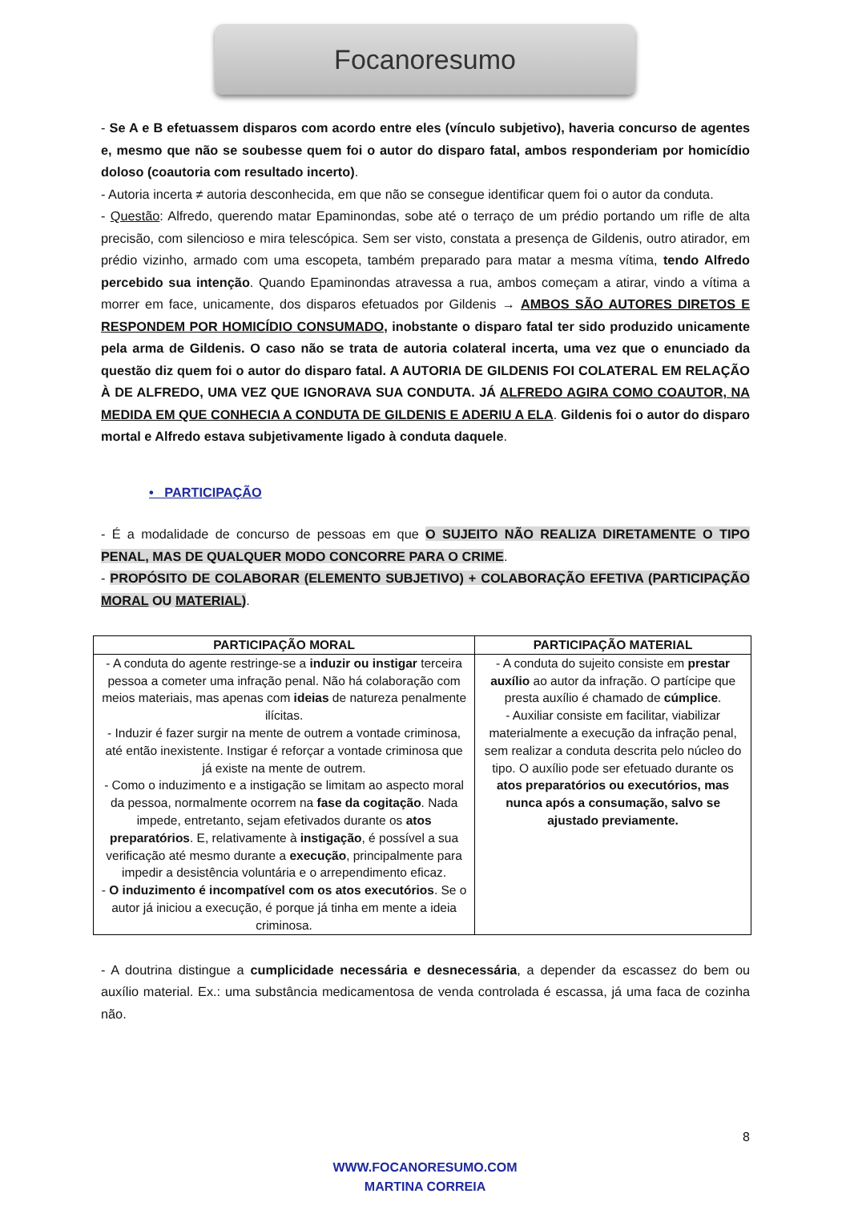Focanoresumo
- Se A e B efetuassem disparos com acordo entre eles (vínculo subjetivo), haveria concurso de agentes e, mesmo que não se soubesse quem foi o autor do disparo fatal, ambos responderiam por homicídio doloso (coautoria com resultado incerto).
- Autoria incerta ≠ autoria desconhecida, em que não se consegue identificar quem foi o autor da conduta.
- Questão: Alfredo, querendo matar Epaminondas, sobe até o terraço de um prédio portando um rifle de alta precisão, com silencioso e mira telescópica. Sem ser visto, constata a presença de Gildenis, outro atirador, em prédio vizinho, armado com uma escopeta, também preparado para matar a mesma vítima, tendo Alfredo percebido sua intenção. Quando Epaminondas atravessa a rua, ambos começam a atirar, vindo a vítima a morrer em face, unicamente, dos disparos efetuados por Gildenis → AMBOS SÃO AUTORES DIRETOS E RESPONDEM POR HOMICÍDIO CONSUMADO, inobstante o disparo fatal ter sido produzido unicamente pela arma de Gildenis. O caso não se trata de autoria colateral incerta, uma vez que o enunciado da questão diz quem foi o autor do disparo fatal. A AUTORIA DE GILDENIS FOI COLATERAL EM RELAÇÃO À DE ALFREDO, UMA VEZ QUE IGNORAVA SUA CONDUTA. JÁ ALFREDO AGIRA COMO COAUTOR, NA MEDIDA EM QUE CONHECIA A CONDUTA DE GILDENIS E ADERIU A ELA. Gildenis foi o autor do disparo mortal e Alfredo estava subjetivamente ligado à conduta daquele.
• PARTICIPAÇÃO
- É a modalidade de concurso de pessoas em que O SUJEITO NÃO REALIZA DIRETAMENTE O TIPO PENAL, MAS DE QUALQUER MODO CONCORRE PARA O CRIME.
- PROPÓSITO DE COLABORAR (ELEMENTO SUBJETIVO) + COLABORAÇÃO EFETIVA (PARTICIPAÇÃO MORAL OU MATERIAL).
| PARTICIPAÇÃO MORAL | PARTICIPAÇÃO MATERIAL |
| --- | --- |
| - A conduta do agente restringe-se a induzir ou instigar terceira pessoa a cometer uma infração penal. Não há colaboração com meios materiais, mas apenas com ideias de natureza penalmente ilícitas. - Induzir é fazer surgir na mente de outrem a vontade criminosa, até então inexistente. Instigar é reforçar a vontade criminosa que já existe na mente de outrem. - Como o induzimento e a instigação se limitam ao aspecto moral da pessoa, normalmente ocorrem na fase da cogitação . Nada impede, entretanto, sejam efetivados durante os atos preparatórios . E, relativamente à instigação , é possível a sua verificação até mesmo durante a execução , principalmente para impedir a desistência voluntária e o arrependimento eficaz. - O induzimento é incompatível com os atos executórios . Se o autor já iniciou a execução, é porque já tinha em mente a ideia criminosa. | - A conduta do sujeito consiste em prestar auxílio ao autor da infração. O partícipe que presta auxílio é chamado de cúmplice . - Auxiliar consiste em facilitar, viabilizar materialmente a execução da infração penal, sem realizar a conduta descrita pelo núcleo do tipo. O auxílio pode ser efetuado durante os atos preparatórios ou executórios, mas nunca após a consumação, salvo se ajustado previamente. |
- A doutrina distingue a cumplicidade necessária e desnecessária, a depender da escassez do bem ou auxílio material. Ex.: uma substância medicamentosa de venda controlada é escassa, já uma faca de cozinha não.
8
WWW.FOCANORESUMO.COM
MARTINA CORREIA